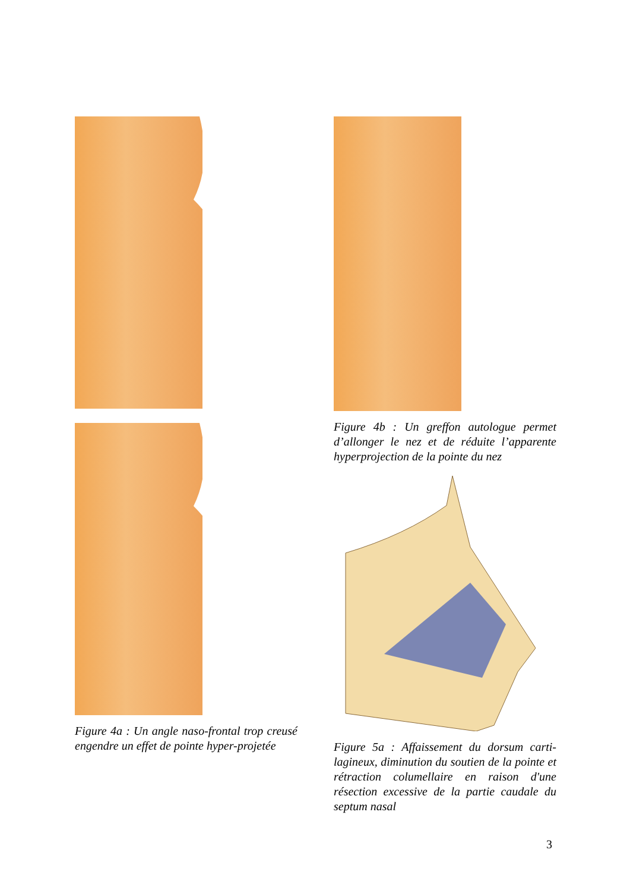Figure 4a : Un angle naso-frontal trop creusé engendre un effet de pointe hyper-projetée
Figure 4b : Un greffon autologue permet d’allonger le nez et de réduite l’apparente hyperprojection de la pointe du nez
Figure 5a : Affaissement du dorsum carti-lagineux, diminution du soutien de la pointe et rétraction columellaire en raison d'une résection excessive de la partie caudale du septum nasal
3